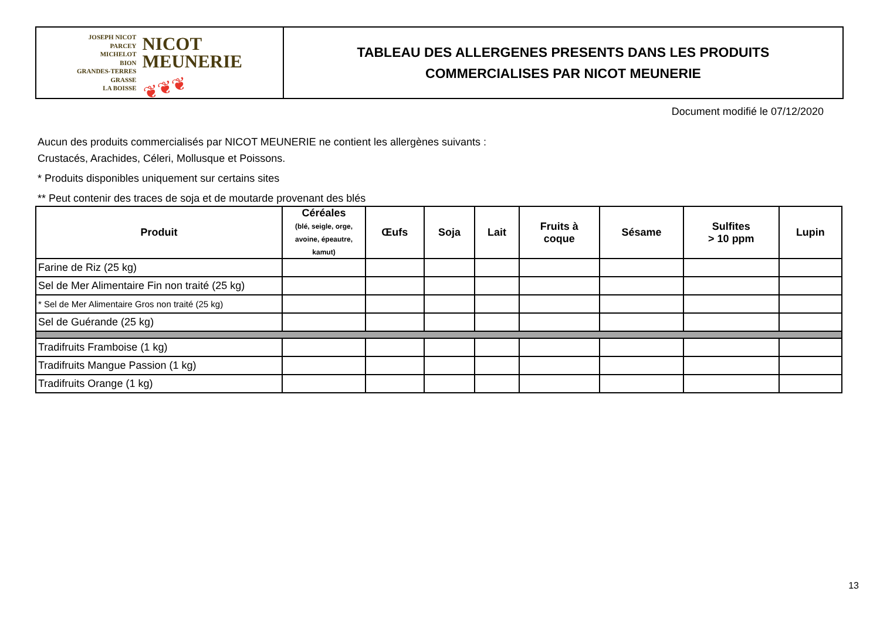JOSEPH NICOT
PARCEY
MICHELOT
BION
GRANDES-TERRES
GRASSE
LA BOISSE
NICOT
MEUNERIE
❦❦❦
TABLEAU DES ALLERGENES PRESENTS DANS LES PRODUITS
COMMERCIALISES PAR NICOT MEUNERIE
Document modifié le 07/12/2020
Aucun des produits commercialisés par NICOT MEUNERIE ne contient les allergènes suivants :
Crustacés, Arachides, Céleri, Mollusque et Poissons.
* Produits disponibles uniquement sur certains sites
** Peut contenir des traces de soja et de moutarde provenant des blés
| Produit | Céréales (blé, seigle, orge, avoine, épeautre, kamut) | Œufs | Soja | Lait | Fruits à coque | Sésame | Sulfites > 10 ppm | Lupin |
| --- | --- | --- | --- | --- | --- | --- | --- | --- |
| Farine de Riz (25 kg) | | | | | | | | |
| Sel de Mer Alimentaire Fin non traité (25 kg) | | | | | | | | |
| * Sel de Mer Alimentaire Gros non traité (25 kg) | | | | | | | | |
| Sel de Guérande (25 kg) | | | | | | | | |
| Tradifruits Framboise (1 kg) | | | | | | | | |
| Tradifruits Mangue Passion (1 kg) | | | | | | | | |
| Tradifruits Orange (1 kg) | | | | | | | | |
13